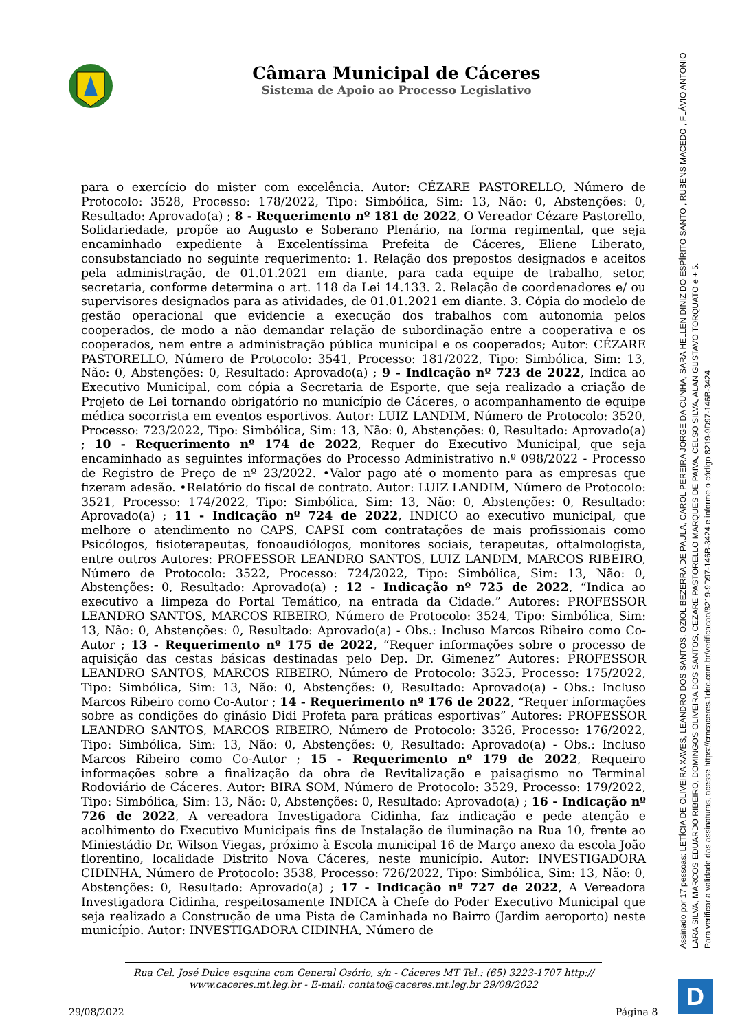Câmara Municipal de Cáceres
Sistema de Apoio ao Processo Legislativo
para o exercício do mister com excelência. Autor: CÉZARE PASTORELLO, Número de Protocolo: 3528, Processo: 178/2022, Tipo: Simbólica, Sim: 13, Não: 0, Abstenções: 0, Resultado: Aprovado(a) ; 8 - Requerimento nº 181 de 2022, O Vereador Cézare Pastorello, Solidariedade, propõe ao Augusto e Soberano Plenário, na forma regimental, que seja encaminhado expediente à Excelentíssima Prefeita de Cáceres, Eliene Liberato, consubstanciado no seguinte requerimento: 1. Relação dos prepostos designados e aceitos pela administração, de 01.01.2021 em diante, para cada equipe de trabalho, setor, secretaria, conforme determina o art. 118 da Lei 14.133. 2. Relação de coordenadores e/ ou supervisores designados para as atividades, de 01.01.2021 em diante. 3. Cópia do modelo de gestão operacional que evidencie a execução dos trabalhos com autonomia pelos cooperados, de modo a não demandar relação de subordinação entre a cooperativa e os cooperados, nem entre a administração pública municipal e os cooperados; Autor: CÉZARE PASTORELLO, Número de Protocolo: 3541, Processo: 181/2022, Tipo: Simbólica, Sim: 13, Não: 0, Abstenções: 0, Resultado: Aprovado(a) ; 9 - Indicação nº 723 de 2022, Indica ao Executivo Municipal, com cópia a Secretaria de Esporte, que seja realizado a criação de Projeto de Lei tornando obrigatório no município de Cáceres, o acompanhamento de equipe médica socorrista em eventos esportivos. Autor: LUIZ LANDIM, Número de Protocolo: 3520, Processo: 723/2022, Tipo: Simbólica, Sim: 13, Não: 0, Abstenções: 0, Resultado: Aprovado(a) ; 10 - Requerimento nº 174 de 2022, Requer do Executivo Municipal, que seja encaminhado as seguintes informações do Processo Administrativo n.º 098/2022 - Processo de Registro de Preço de nº 23/2022. •Valor pago até o momento para as empresas que fizeram adesão. •Relatório do fiscal de contrato. Autor: LUIZ LANDIM, Número de Protocolo: 3521, Processo: 174/2022, Tipo: Simbólica, Sim: 13, Não: 0, Abstenções: 0, Resultado: Aprovado(a) ; 11 - Indicação nº 724 de 2022, INDICO ao executivo municipal, que melhore o atendimento no CAPS, CAPSI com contratações de mais profissionais como Psicólogos, fisioterapeutas, fonoaudiólogos, monitores sociais, terapeutas, oftalmologista, entre outros Autores: PROFESSOR LEANDRO SANTOS, LUIZ LANDIM, MARCOS RIBEIRO, Número de Protocolo: 3522, Processo: 724/2022, Tipo: Simbólica, Sim: 13, Não: 0, Abstenções: 0, Resultado: Aprovado(a) ; 12 - Indicação nº 725 de 2022, “Indica ao executivo a limpeza do Portal Temático, na entrada da Cidade.” Autores: PROFESSOR LEANDRO SANTOS, MARCOS RIBEIRO, Número de Protocolo: 3524, Tipo: Simbólica, Sim: 13, Não: 0, Abstenções: 0, Resultado: Aprovado(a) - Obs.: Incluso Marcos Ribeiro como Co-Autor ; 13 - Requerimento nº 175 de 2022, “Requer informações sobre o processo de aquisição das cestas básicas destinadas pelo Dep. Dr. Gimenez” Autores: PROFESSOR LEANDRO SANTOS, MARCOS RIBEIRO, Número de Protocolo: 3525, Processo: 175/2022, Tipo: Simbólica, Sim: 13, Não: 0, Abstenções: 0, Resultado: Aprovado(a) - Obs.: Incluso Marcos Ribeiro como Co-Autor ; 14 - Requerimento nº 176 de 2022, “Requer informações sobre as condições do ginásio Didi Profeta para práticas esportivas” Autores: PROFESSOR LEANDRO SANTOS, MARCOS RIBEIRO, Número de Protocolo: 3526, Processo: 176/2022, Tipo: Simbólica, Sim: 13, Não: 0, Abstenções: 0, Resultado: Aprovado(a) - Obs.: Incluso Marcos Ribeiro como Co-Autor ; 15 - Requerimento nº 179 de 2022, Requeiro informações sobre a finalização da obra de Revitalização e paisagismo no Terminal Rodoviário de Cáceres. Autor: BIRA SOM, Número de Protocolo: 3529, Processo: 179/2022, Tipo: Simbólica, Sim: 13, Não: 0, Abstenções: 0, Resultado: Aprovado(a) ; 16 - Indicação nº 726 de 2022, A vereadora Investigadora Cidinha, faz indicação e pede atenção e acolhimento do Executivo Municipais fins de Instalação de iluminação na Rua 10, frente ao Miniestádio Dr. Wilson Viegas, próximo à Escola municipal 16 de Março anexo da escola João florentino, localidade Distrito Nova Cáceres, neste município. Autor: INVESTIGADORA CIDINHA, Número de Protocolo: 3538, Processo: 726/2022, Tipo: Simbólica, Sim: 13, Não: 0, Abstenções: 0, Resultado: Aprovado(a) ; 17 - Indicação nº 727 de 2022, A Vereadora Investigadora Cidinha, respeitosamente INDICA à Chefe do Poder Executivo Municipal que seja realizado a Construção de uma Pista de Caminhada no Bairro (Jardim aeroporto) neste município. Autor: INVESTIGADORA CIDINHA, Número de
Rua Cel. José Dulce esquina com General Osório, s/n - Cáceres MT Tel.: (65) 3223-1707 http:// www.caceres.mt.leg.br - E-mail: contato@caceres.mt.leg.br 29/08/2022
29/08/2022 Página 8
Assinado por 17 pessoas: LETÍCIA DE OLIVEIRA XAVES, LEANDRO DOS SANTOS, OZIOL BEZERRA DE PAULA, CAROL PEREIRA JORGE DA CUNHA, SARA HELLEN DINIZ DO ESPÍRITO SANTO , RUBENS MACEDO , FLÁVIO ANTONIO LARA SILVA, MARCOS EDUARDO RIBEIRO, DOMINGOS OLIVEIRA DOS SANTOS, CEZARE PASTORELLO MARQUES DE PAIVA, CELSO SILVA, ALAN GUSTAVO TORQUATO e + 5.
Para verificar a validade das assinaturas, acesse https://cmcaceres.1doc.com.br/verificacao/8219-9D97-146B-3424 e informe o código 8219-9D97-146B-3424
D